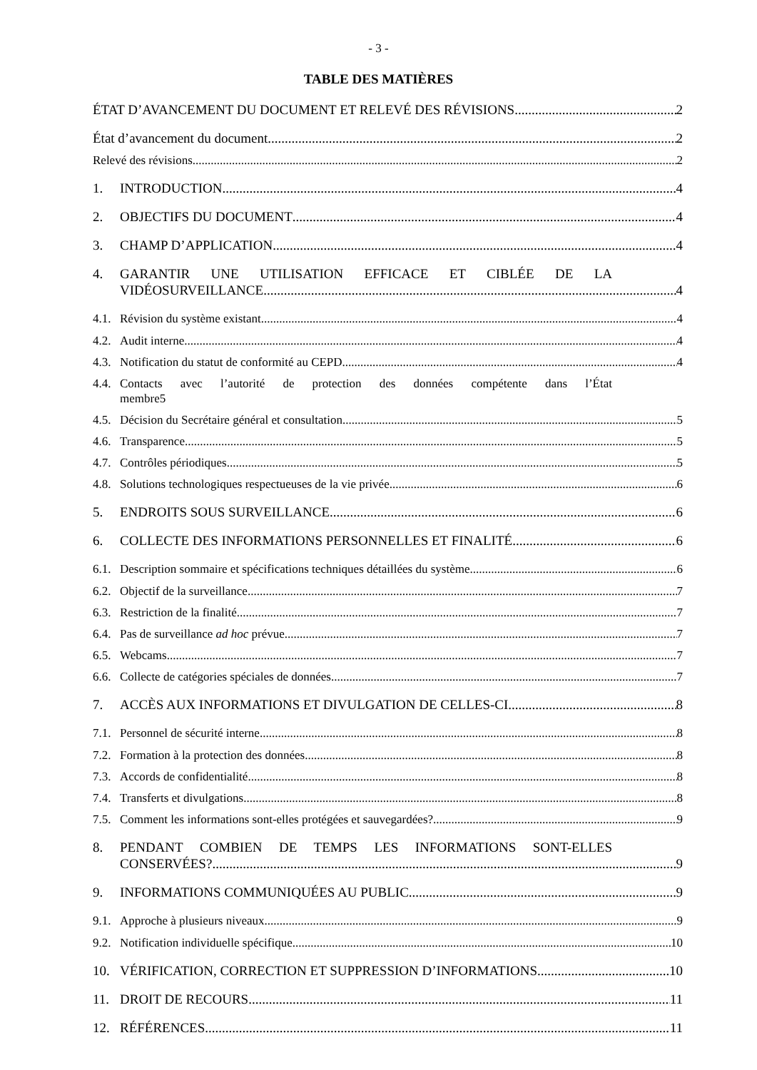- 3 -
TABLE DES MATIÈRES
ÉTAT D’AVANCEMENT DU DOCUMENT ET RELEVÉ DES RÉVISIONS 2
État d’avancement du document 2
Relevé des révisions 2
1. INTRODUCTION 4
2. OBJECTIFS DU DOCUMENT 4
3. CHAMP D’APPLICATION 4
4. GARANTIR UNE UTILISATION EFFICACE ET CIBLÉE DE LA
VIDÉOSURVEILLANCE 4
4.1. Révision du système existant 4
4.2. Audit interne 4
4.3. Notification du statut de conformité au CEPD 4
4.4. Contacts avec l’autorité de protection des données compétente dans l’État
membre5
4.5. Décision du Secrétaire général et consultation 5
4.6. Transparence 5
4.7. Contrôles périodiques 5
4.8. Solutions technologiques respectueuses de la vie privée 6
5. ENDROITS SOUS SURVEILLANCE 6
6. COLLECTE DES INFORMATIONS PERSONNELLES ET FINALITÉ 6
6.1. Description sommaire et spécifications techniques détaillées du système 6
6.2. Objectif de la surveillance 7
6.3. Restriction de la finalité 7
6.4. Pas de surveillance ad hoc prévue 7
6.5. Webcams 7
6.6. Collecte de catégories spéciales de données 7
7. ACCÈS AUX INFORMATIONS ET DIVULGATION DE CELLES-CI 8
7.1. Personnel de sécurité interne 8
7.2. Formation à la protection des données 8
7.3. Accords de confidentialité 8
7.4. Transferts et divulgations 8
7.5. Comment les informations sont-elles protégées et sauvegardées? 9
8. PENDANT COMBIEN DE TEMPS LES INFORMATIONS SONT-ELLES
CONSERVÉES? 9
9. INFORMATIONS COMMUNIQUÉES AU PUBLIC 9
9.1. Approche à plusieurs niveaux 9
9.2. Notification individuelle spécifique 10
10. VÉRIFICATION, CORRECTION ET SUPPRESSION D’INFORMATIONS 10
11. DROIT DE RECOURS 11
12. RÉFÉRENCES 11